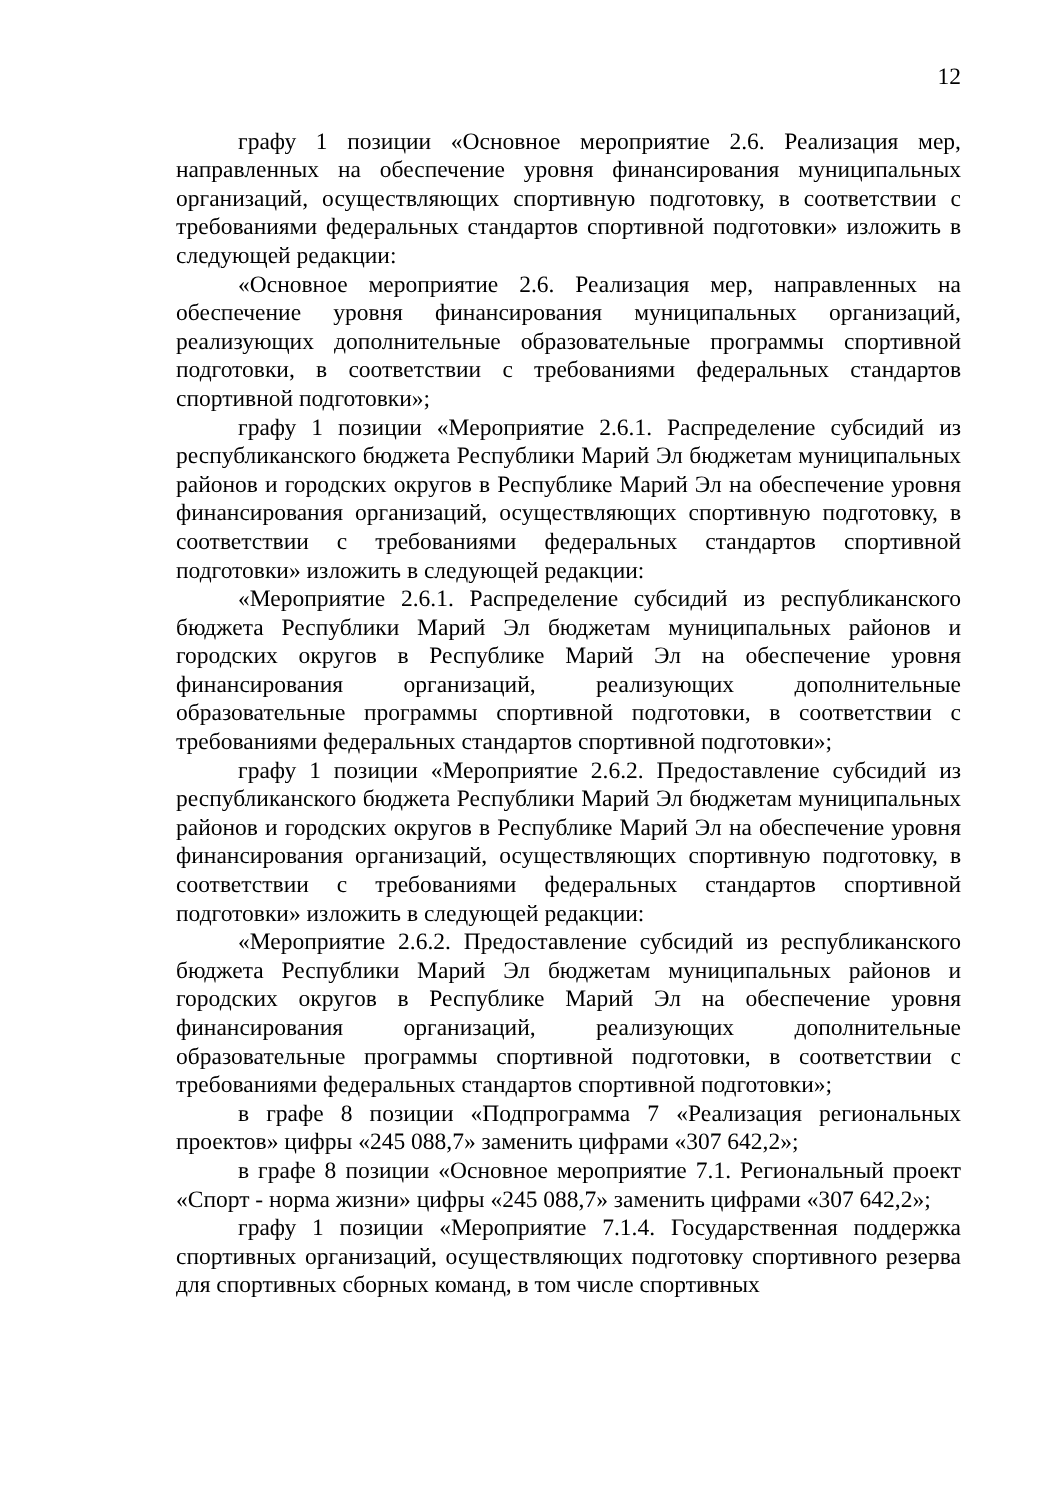12
графу 1 позиции «Основное мероприятие 2.6. Реализация мер, направленных на обеспечение уровня финансирования муниципальных организаций, осуществляющих спортивную подготовку, в соответствии с требованиями федеральных стандартов спортивной подготовки» изложить в следующей редакции:
«Основное мероприятие 2.6. Реализация мер, направленных на обеспечение уровня финансирования муниципальных организаций, реализующих дополнительные образовательные программы спортивной подготовки, в соответствии с требованиями федеральных стандартов спортивной подготовки»;
графу 1 позиции «Мероприятие 2.6.1. Распределение субсидий из республиканского бюджета Республики Марий Эл бюджетам муниципальных районов и городских округов в Республике Марий Эл на обеспечение уровня финансирования организаций, осуществляющих спортивную подготовку, в соответствии с требованиями федеральных стандартов спортивной подготовки» изложить в следующей редакции:
«Мероприятие 2.6.1. Распределение субсидий из республиканского бюджета Республики Марий Эл бюджетам муниципальных районов и городских округов в Республике Марий Эл на обеспечение уровня финансирования организаций, реализующих дополнительные образовательные программы спортивной подготовки, в соответствии с требованиями федеральных стандартов спортивной подготовки»;
графу 1 позиции «Мероприятие 2.6.2. Предоставление субсидий из республиканского бюджета Республики Марий Эл бюджетам муниципальных районов и городских округов в Республике Марий Эл на обеспечение уровня финансирования организаций, осуществляющих спортивную подготовку, в соответствии с требованиями федеральных стандартов спортивной подготовки» изложить в следующей редакции:
«Мероприятие 2.6.2. Предоставление субсидий из республиканского бюджета Республики Марий Эл бюджетам муниципальных районов и городских округов в Республике Марий Эл на обеспечение уровня финансирования организаций, реализующих дополнительные образовательные программы спортивной подготовки, в соответствии с требованиями федеральных стандартов спортивной подготовки»;
в графе 8 позиции «Подпрограмма 7 «Реализация региональных проектов» цифры «245 088,7» заменить цифрами «307 642,2»;
в графе 8 позиции «Основное мероприятие 7.1. Региональный проект «Спорт - норма жизни» цифры «245 088,7» заменить цифрами «307 642,2»;
графу 1 позиции «Мероприятие 7.1.4. Государственная поддержка спортивных организаций, осуществляющих подготовку спортивного резерва для спортивных сборных команд, в том числе спортивных